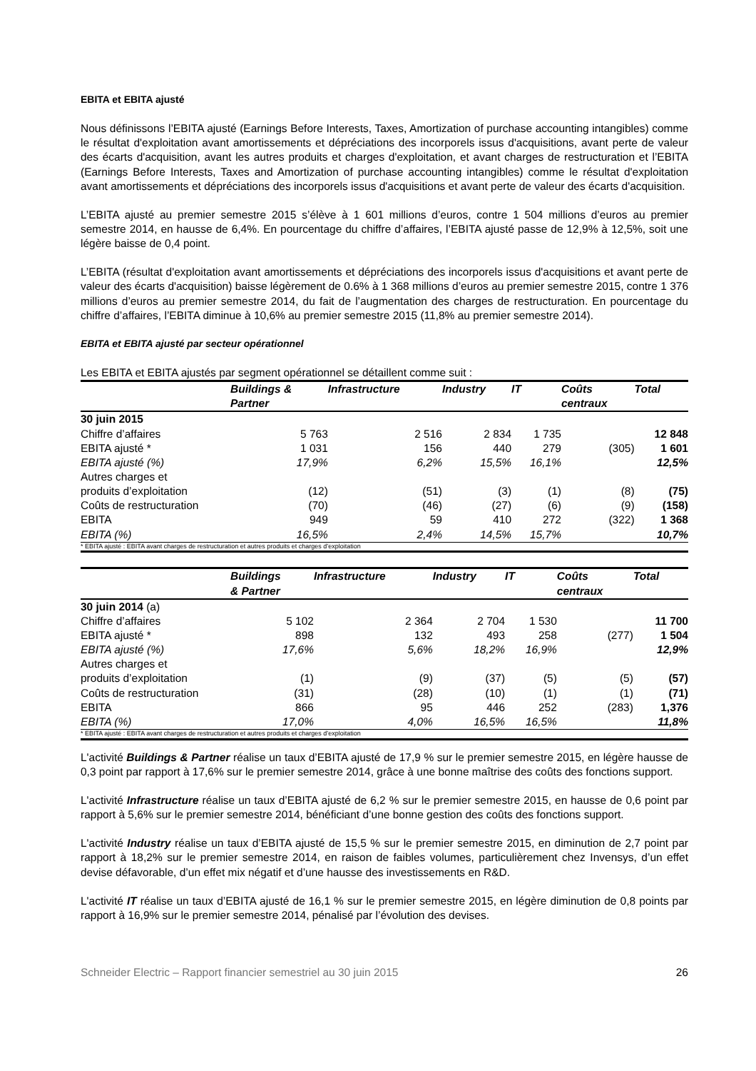EBITA et EBITA ajusté
Nous définissons l’EBITA ajusté (Earnings Before Interests, Taxes, Amortization of purchase accounting intangibles) comme le résultat d'exploitation avant amortissements et dépréciations des incorporels issus d'acquisitions, avant perte de valeur des écarts d'acquisition, avant les autres produits et charges d'exploitation, et avant charges de restructuration et l’EBITA (Earnings Before Interests, Taxes and Amortization of purchase accounting intangibles) comme le résultat d'exploitation avant amortissements et dépréciations des incorporels issus d'acquisitions et avant perte de valeur des écarts d'acquisition.
L’EBITA ajusté au premier semestre 2015 s’élève à 1 601 millions d’euros, contre 1 504 millions d’euros au premier semestre 2014, en hausse de 6,4%. En pourcentage du chiffre d’affaires, l’EBITA ajusté passe de 12,9% à 12,5%, soit une légère baisse de 0,4 point.
L’EBITA (résultat d'exploitation avant amortissements et dépréciations des incorporels issus d'acquisitions et avant perte de valeur des écarts d'acquisition) baisse légèrement de 0.6% à 1 368 millions d’euros au premier semestre 2015, contre 1 376 millions d’euros au premier semestre 2014, du fait de l’augmentation des charges de restructuration. En pourcentage du chiffre d’affaires, l’EBITA diminue à 10,6% au premier semestre 2015 (11,8% au premier semestre 2014).
EBITA et EBITA ajusté par secteur opérationnel
Les EBITA et EBITA ajustés par segment opérationnel se détaillent comme suit :
| | Buildings & Partner | Infrastructure | Industry | IT | Coûts centraux | Total |
| --- | --- | --- | --- | --- | --- | --- |
| 30 juin 2015 | | | | | | |
| Chiffre d’affaires | 5 763 | 2 516 | 2 834 | 1 735 | | 12 848 |
| EBITA ajusté * | 1 031 | 156 | 440 | 279 | (305) | 1 601 |
| EBITA ajusté (%) | 17,9% | 6,2% | 15,5% | 16,1% | | 12,5% |
| Autres charges et produits d’exploitation | (12) | (51) | (3) | (1) | (8) | (75) |
| Coûts de restructuration | (70) | (46) | (27) | (6) | (9) | (158) |
| EBITA | 949 | 59 | 410 | 272 | (322) | 1 368 |
| EBITA (%) | 16,5% | 2,4% | 14,5% | 15,7% | | 10,7% |
| * EBITA ajusté : EBITA avant charges de restructuration et autres produits et charges d’exploitation | | | | | | |
| | Buildings & Partner | Infrastructure | Industry | IT | Coûts centraux | Total |
| --- | --- | --- | --- | --- | --- | --- |
| 30 juin 2014 (a) | | | | | | |
| Chiffre d’affaires | 5 102 | 2 364 | 2 704 | 1 530 | | 11 700 |
| EBITA ajusté * | 898 | 132 | 493 | 258 | (277) | 1 504 |
| EBITA ajusté (%) | 17,6% | 5,6% | 18,2% | 16,9% | | 12,9% |
| Autres charges et produits d’exploitation | (1) | (9) | (37) | (5) | (5) | (57) |
| Coûts de restructuration | (31) | (28) | (10) | (1) | (1) | (71) |
| EBITA | 866 | 95 | 446 | 252 | (283) | 1,376 |
| EBITA (%) | 17,0% | 4,0% | 16,5% | 16,5% | | 11,8% |
| * EBITA ajusté : EBITA avant charges de restructuration et autres produits et charges d’exploitation | | | | | | |
L'activité Buildings & Partner réalise un taux d’EBITA ajusté de 17,9 % sur le premier semestre 2015, en légère hausse de 0,3 point par rapport à 17,6% sur le premier semestre 2014, grâce à une bonne maîtrise des coûts des fonctions support.
L'activité Infrastructure réalise un taux d’EBITA ajusté de 6,2 % sur le premier semestre 2015, en hausse de 0,6 point par rapport à 5,6% sur le premier semestre 2014, bénéficiant d’une bonne gestion des coûts des fonctions support.
L'activité Industry réalise un taux d’EBITA ajusté de 15,5 % sur le premier semestre 2015, en diminution de 2,7 point par rapport à 18,2% sur le premier semestre 2014, en raison de faibles volumes, particulièrement chez Invensys, d’un effet devise défavorable, d’un effet mix négatif et d’une hausse des investissements en R&D.
L'activité IT réalise un taux d’EBITA ajusté de 16,1 % sur le premier semestre 2015, en légère diminution de 0,8 points par rapport à 16,9% sur le premier semestre 2014, pénalisé par l’évolution des devises.
Schneider Electric – Rapport financier semestriel au 30 juin 2015 26